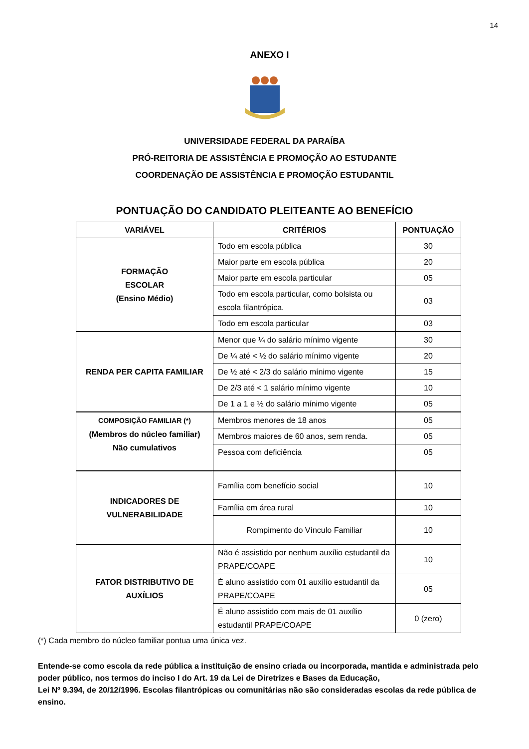14
ANEXO I
UNIVERSIDADE FEDERAL DA PARAÍBA
PRÓ-REITORIA DE ASSISTÊNCIA E PROMOÇÃO AO ESTUDANTE
COORDENAÇÃO DE ASSISTÊNCIA E PROMOÇÃO ESTUDANTIL
PONTUAÇÃO DO CANDIDATO PLEITEANTE AO BENEFÍCIO
| VARIÁVEL | CRITÉRIOS | PONTUAÇÃO |
| --- | --- | --- |
| FORMAÇÃO ESCOLAR (Ensino Médio) | Todo em escola pública | 30 |
| | Maior parte em escola pública | 20 |
| | Maior parte em escola particular | 05 |
| | Todo em escola particular, como bolsista ou escola filantrópica. | 03 |
| | Todo em escola particular | 03 |
| RENDA PER CAPITA FAMILIAR | Menor que ¼ do salário mínimo vigente | 30 |
| | De ¼ até < ½ do salário mínimo vigente | 20 |
| | De ½ até < 2/3 do salário mínimo vigente | 15 |
| | De 2/3 até < 1 salário mínimo vigente | 10 |
| | De 1 a 1 e ½ do salário mínimo vigente | 05 |
| COMPOSIÇÃO FAMILIAR (*) (Membros do núcleo familiar) Não cumulativos | Membros menores de 18 anos | 05 |
| | Membros maiores de 60 anos, sem renda. | 05 |
| | Pessoa com deficiência | 05 |
| INDICADORES DE VULNERABILIDADE | Família com benefício social | 10 |
| | Família em área rural | 10 |
| | Rompimento do Vínculo Familiar | 10 |
| FATOR DISTRIBUTIVO DE AUXÍLIOS | Não é assistido por nenhum auxílio estudantil da PRAPE/COAPE | 10 |
| | É aluno assistido com 01 auxílio estudantil da PRAPE/COAPE | 05 |
| | É aluno assistido com mais de 01 auxílio estudantil PRAPE/COAPE | 0 (zero) |
(*) Cada membro do núcleo familiar pontua uma única vez.
Entende-se como escola da rede pública a instituição de ensino criada ou incorporada, mantida e administrada pelo poder público, nos termos do inciso I do Art. 19 da Lei de Diretrizes e Bases da Educação,
Lei Nº 9.394, de 20/12/1996. Escolas filantrópicas ou comunitárias não são consideradas escolas da rede pública de ensino.